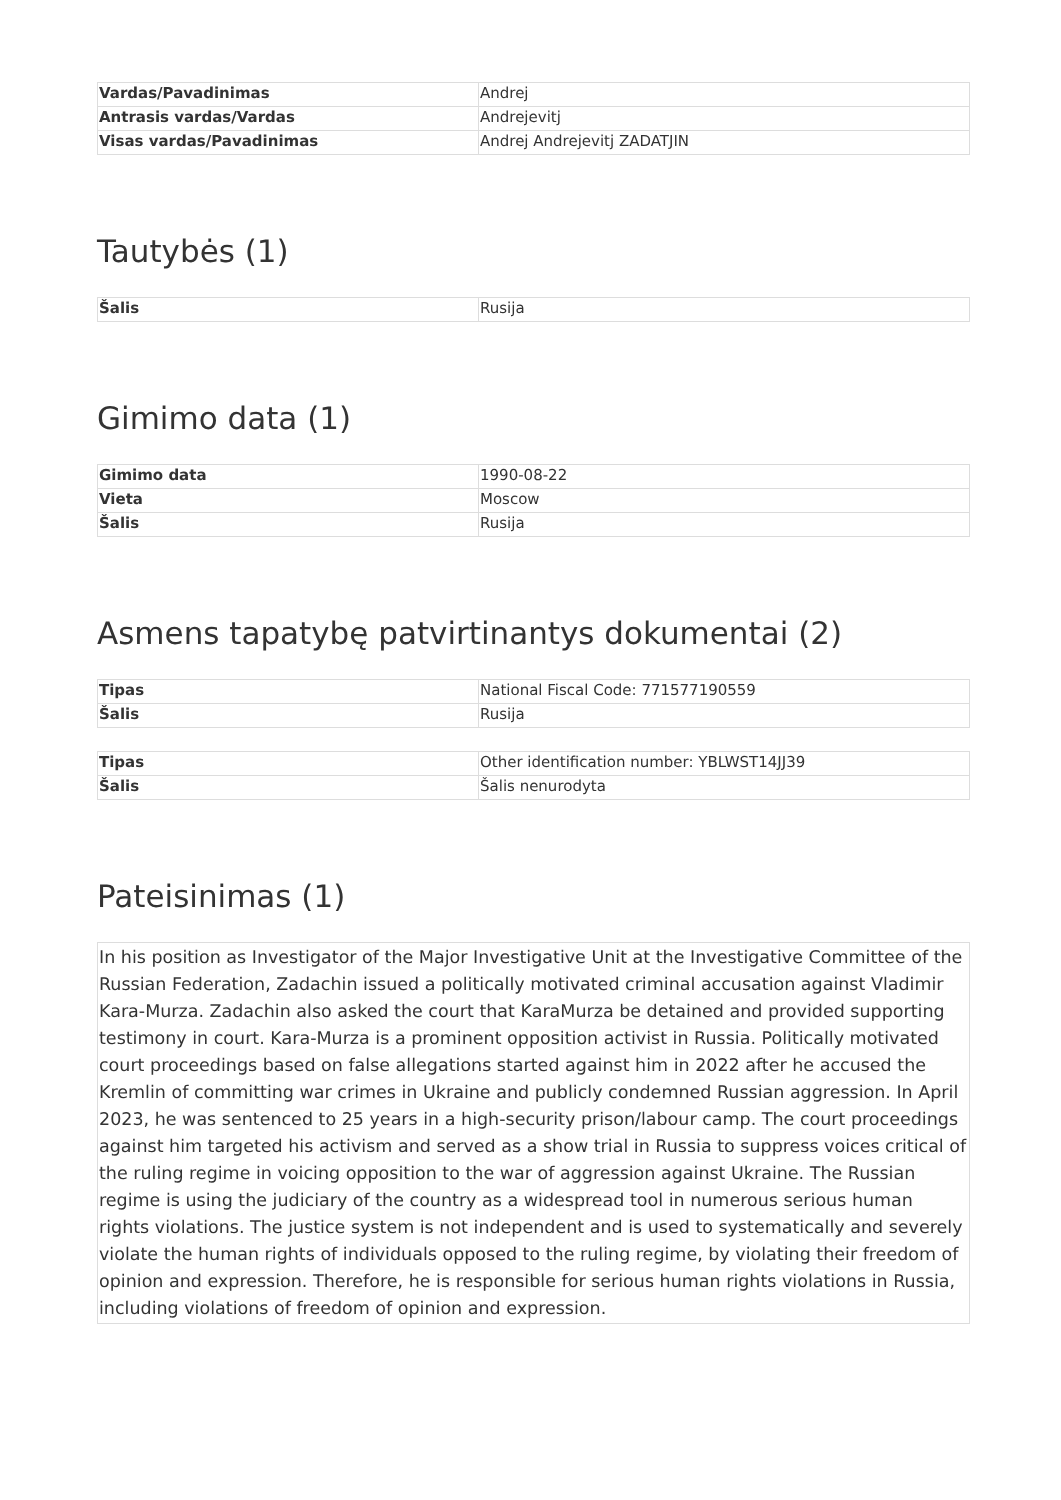| Vardas/Pavadinimas | Andrej |
| Antrasis vardas/Vardas | Andrejevitj |
| Visas vardas/Pavadinimas | Andrej Andrejevitj ZADATJIN |
Tautybės (1)
| Šalis | Rusija |
Gimimo data (1)
| Gimimo data | 1990-08-22 |
| Vieta | Moscow |
| Šalis | Rusija |
Asmens tapatybę patvirtinantys dokumentai (2)
| Tipas | National Fiscal Code: 771577190559 |
| Šalis | Rusija |
| Tipas | Other identification number: YBLWST14JJ39 |
| Šalis | Šalis nenurodyta |
Pateisinimas (1)
In his position as Investigator of the Major Investigative Unit at the Investigative Committee of the Russian Federation, Zadachin issued a politically motivated criminal accusation against Vladimir Kara-Murza. Zadachin also asked the court that KaraMurza be detained and provided supporting testimony in court. Kara-Murza is a prominent opposition activist in Russia. Politically motivated court proceedings based on false allegations started against him in 2022 after he accused the Kremlin of committing war crimes in Ukraine and publicly condemned Russian aggression. In April 2023, he was sentenced to 25 years in a high-security prison/labour camp. The court proceedings against him targeted his activism and served as a show trial in Russia to suppress voices critical of the ruling regime in voicing opposition to the war of aggression against Ukraine. The Russian regime is using the judiciary of the country as a widespread tool in numerous serious human rights violations. The justice system is not independent and is used to systematically and severely violate the human rights of individuals opposed to the ruling regime, by violating their freedom of opinion and expression. Therefore, he is responsible for serious human rights violations in Russia, including violations of freedom of opinion and expression.